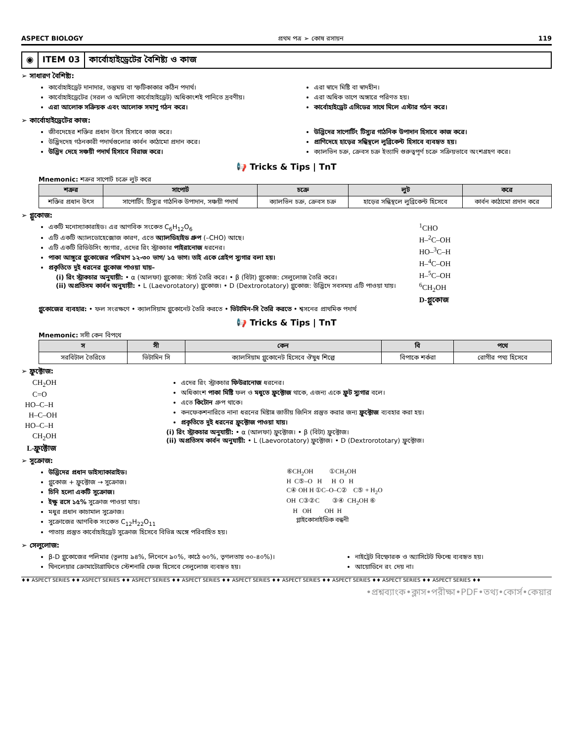ASPECT BIOLOGY প্রথম পত্র ➢ কোষ রসায়ন 119
◉ ITEM 03 কার্বোহাইড্রেটের বৈশিষ্ট্য ও কাজ
➢ সাধারণ বৈশিষ্ট্য:
কার্বোহাইড্রেট দানাদার, তন্তুময় বা স্ফটিকাকার কঠিন পদার্থ।
কার্বোহাইড্রেটের (সরল ও অলিগো কার্বোহাইড্রেট) অধিকাংশই পানিতে দ্রবণীয়।
এরা আলোক সক্রিয়ক এবং আলোক সমাণু গঠন করে।
এরা স্বাদে মিষ্টি বা স্বাদহীন।
এরা অধিক তাপে অঙ্গারে পরিণত হয়।
কার্বোহাইড্রেট এসিডের সাথে মিলে এস্টার গঠন করে।
➢ কার্বোহাইড্রেটের কাজ:
জীবদেহের শক্তির প্রধান উৎস হিসাবে কাজ করে।
উদ্ভিদদেহ গঠনকারী পদার্থগুলোর কার্বন কাঠামো প্রদান করে।
উদ্ভিদ দেহে সঞ্চয়ী পদার্থ হিসাবে বিরাজ করে।
উদ্ভিদের সাপোর্টিং টিস্যুর গাঠনিক উপাদান হিসাবে কাজ করে।
প্রাণিদেহে হাড়ের সন্ধিস্থলে লুব্রিকেন্ট হিসাবে ব্যবহৃত হয়।
ক্যালভিন চক্র, ক্রেবস চক্র ইত্যাদি গুরুত্বপূর্ণ চক্রে সক্রিয়ভাবে অংশগ্রহণ করে।
📢 Tricks & Tips | TnT
Mnemonic: শক্রর সাপোর্ট চক্রে লুট করে
| শক্রর | সাপোর্ট | চক্রে | লুট | করে |
| --- | --- | --- | --- | --- |
| শক্তির প্রধান উৎস | সাপোর্টিং টিস্যুর গাঠনিক উপাদান, সঞ্চয়ী পদার্থ | ক্যালভিন চক্র, ক্রেবস চক্র | হাড়ের সন্ধিস্থলে লুব্রিকেন্ট হিসেবে | কার্বন কাঠামো প্রদান করে |
➢ গ্লুকোজ:
একটি মনোস্যাকারাইড। এর আণবিক সংকেত C<sub>6</sub>H<sub>12</sub>O<sub>6</sub>
এটি একটি অ্যালডোহেক্সোজ কারণ, এতে অ্যালডিহাইড গ্রুপ (–CHO) আছে।
এটি একটি রিডিউসিং শ্যুগার, এদের রিং স্ট্রাকচার পাইরানোজ ধরনের।
পাকা আঙ্গুরে গ্লুকোজের পরিমাণ ১২-৩০ ভাগ/ ১৫ ভাগ। তাই একে গ্রেইপ স্যুগার বলা হয়।
প্রকৃতিতে দুই ধরনের গ্লুকোজ পাওয়া যায়–
(i) রিং স্ট্রাকচার অনুযায়ী: • α (আলফা) গ্লুকোজ: স্টার্চ তৈরি করে। • β (বিটা) গ্লুকোজ: সেলুলোজ তৈরি করে।
(ii) অপ্রতিসম কার্বন অনুযায়ী: • L (Laevorotatory) গ্লুকোজ। • D (Dextrorotatory) গ্লুকোজ: উদ্ভিদে সবসময় এটি পাওয়া যায়।
<sup>1</sup> CHO H–<sup>2</sup>C–OH HO–<sup>3</sup>C–H H–<sup>4</sup>C–OH H–<sup>5</sup>C–OH <sup>6</sup>CH<sub>2</sub>OH D-গ্লুকোজ
গ্লুকোজের ব্যবহার: • ফল সংরক্ষণে • ক্যালসিয়াম গ্লুকোনেট তৈরি করতে • ভিটামিন-সি তৈরি করতে • শ্বসনের প্রাথমিক পদার্থ
📢 Tricks & Tips | TnT
Mnemonic: সসী কেন বিপথে
| স | সী | কেন | বি | পথে |
| --- | --- | --- | --- | --- |
| সরবিটাল তৈরিতে | ভিটামিন সি | ক্যালসিয়াম গ্লুকোনেট হিসেবে ঔষুধ শিল্পে | বিপাকে শর্করা | রোগীর পথ্য হিসেবে |
➢ ফ্রুক্টোজ:
CH<sub>2</sub>OH C=O HO–C–H H–C–OH HO–C–H CH<sub>2</sub>OH L-ফ্রুক্টোজ
এদের রিং স্ট্রাকচার ফিউরানোজ ধরনের।
অধিকাংশ পাকা মিষ্টি ফল ও মধুতে ফ্রুক্টোজ থাকে, এজন্য একে ফ্রুট স্যুগার বলে।
এতে কিটোন গ্রুপ থাকে।
কনফেকশনারিতে নানা ধরনের মিষ্টান্ন জাতীয় জিনিস প্রস্তুত করার জন্য ফ্রুক্টোজ ব্যবহার করা হয়।
প্রকৃতিতে দুই ধরনের ফ্রুক্টোজ পাওয়া যায়।
(i) রিং স্ট্রাকচার অনুযায়ী: • α (আলফা) ফ্রুক্টোজ। • β (বিটা) ফ্রুক্টোজ।
(ii) অপ্রতিসম কার্বন অনুযায়ী: • L (Laevorotatory) ফ্রুক্টোজ। • D (Dextrorototary) ফ্রুক্টোজ।
➢ সুক্রোজ:
উদ্ভিদের প্রধান ডাইস্যাকারাইড।
গ্লুকোজ + ফ্রুক্টোজ → সুক্রোজ।
চিনি হলো একটি সুক্রোজ।
ইক্ষু রসে ১৫% সুক্রোজ পাওয়া যায়।
মধুর প্রধান কাচামাল সুক্রোজ।
সুক্রোজের আণবিক সংকেত C<sub>12</sub>H<sub>22</sub>O<sub>11</sub>
পাতায় প্রস্তুত কার্বোহাইড্রেট সুক্রোজ হিসেবে বিভিন্ন অঙ্গে পরিবাহিত হয়।
⑥CH<sub>2</sub>OH ①CH<sub>2</sub>OH H C⑤–O H H O H C④ OH H ①C–O–C② C⑤ + H<sub>2</sub>O OH C③②C ③④ CH<sub>2</sub>OH ⑥ H OH OH H গ্লাইকোসাইডিক বন্ধনী
➢ সেলুলোজ:
β-D গ্লুকোজের পলিমার (তুলায় ৯৪%, লিনেনে ৯০%, কাঠে ৬০%, তৃণলতায় ৩০-৪০%)।
থিনলেয়ার ক্রোমাটোগ্রাফিতে স্টেশনারি ফেজ হিসেবে সেলুলোজ ব্যবহৃত হয়।
নাইট্রেট বিস্ফোরক ও অ্যাসিটেট ফিল্মে ব্যবহৃত হয়।
আয়োডিনে রং দেয় না।
♦♦ ASPECT SERIES ♦♦ ASPECT SERIES ♦♦ ASPECT SERIES ♦♦ ASPECT SERIES ♦♦ ASPECT SERIES ♦♦ ASPECT SERIES ♦♦ ASPECT SERIES ♦♦ ASPECT SERIES ♦♦ ASPECT SERIES ♦♦
•প্রশ্নব্যাংক•ক্লাস•পরীক্ষা•PDF•তথ্য•কোর্স•কেয়ার